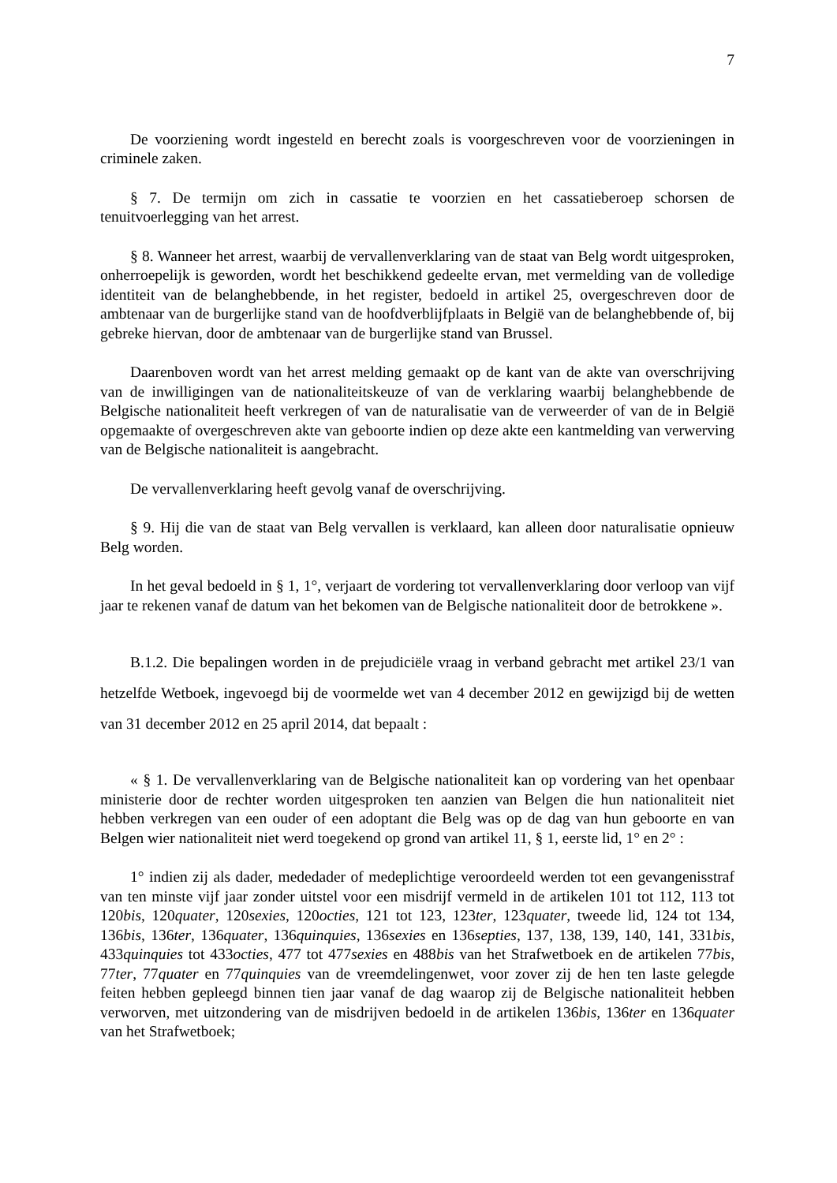7
De voorziening wordt ingesteld en berecht zoals is voorgeschreven voor de voorzieningen in criminele zaken.
§ 7. De termijn om zich in cassatie te voorzien en het cassatieberoep schorsen de tenuitvoerlegging van het arrest.
§ 8. Wanneer het arrest, waarbij de vervallenverklaring van de staat van Belg wordt uitgesproken, onherroepelijk is geworden, wordt het beschikkend gedeelte ervan, met vermelding van de volledige identiteit van de belanghebbende, in het register, bedoeld in artikel 25, overgeschreven door de ambtenaar van de burgerlijke stand van de hoofdverblijfplaats in België van de belanghebbende of, bij gebreke hiervan, door de ambtenaar van de burgerlijke stand van Brussel.
Daarenboven wordt van het arrest melding gemaakt op de kant van de akte van overschrijving van de inwilligingen van de nationaliteitskeuze of van de verklaring waarbij belanghebbende de Belgische nationaliteit heeft verkregen of van de naturalisatie van de verweerder of van de in België opgemaakte of overgeschreven akte van geboorte indien op deze akte een kantmelding van verwerving van de Belgische nationaliteit is aangebracht.
De vervallenverklaring heeft gevolg vanaf de overschrijving.
§ 9. Hij die van de staat van Belg vervallen is verklaard, kan alleen door naturalisatie opnieuw Belg worden.
In het geval bedoeld in § 1, 1°, verjaart de vordering tot vervallenverklaring door verloop van vijf jaar te rekenen vanaf de datum van het bekomen van de Belgische nationaliteit door de betrokkene ».
B.1.2. Die bepalingen worden in de prejudiciële vraag in verband gebracht met artikel 23/1 van hetzelfde Wetboek, ingevoegd bij de voormelde wet van 4 december 2012 en gewijzigd bij de wetten van 31 december 2012 en 25 april 2014, dat bepaalt :
« § 1. De vervallenverklaring van de Belgische nationaliteit kan op vordering van het openbaar ministerie door de rechter worden uitgesproken ten aanzien van Belgen die hun nationaliteit niet hebben verkregen van een ouder of een adoptant die Belg was op de dag van hun geboorte en van Belgen wier nationaliteit niet werd toegekend op grond van artikel 11, § 1, eerste lid, 1° en 2° :
1° indien zij als dader, mededader of medeplichtige veroordeeld werden tot een gevangenisstraf van ten minste vijf jaar zonder uitstel voor een misdrijf vermeld in de artikelen 101 tot 112, 113 tot 120bis, 120quater, 120sexies, 120octies, 121 tot 123, 123ter, 123quater, tweede lid, 124 tot 134, 136bis, 136ter, 136quater, 136quinquies, 136sexies en 136septies, 137, 138, 139, 140, 141, 331bis, 433quinquies tot 433octies, 477 tot 477sexies en 488bis van het Strafwetboek en de artikelen 77bis, 77ter, 77quater en 77quinquies van de vreemdelingenwet, voor zover zij de hen ten laste gelegde feiten hebben gepleegd binnen tien jaar vanaf de dag waarop zij de Belgische nationaliteit hebben verworven, met uitzondering van de misdrijven bedoeld in de artikelen 136bis, 136ter en 136quater van het Strafwetboek;